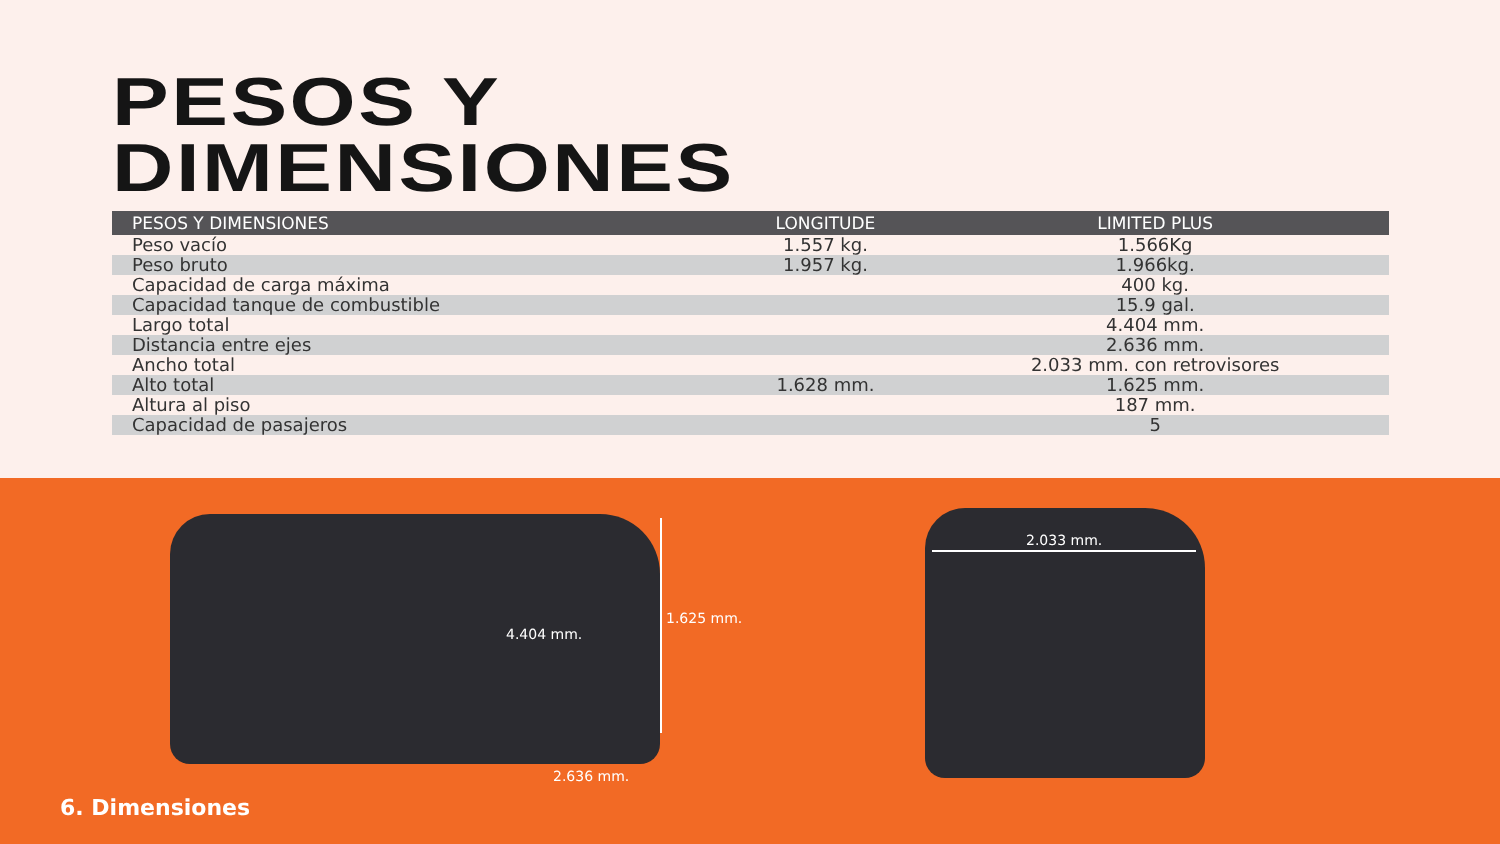PESOS Y
DIMENSIONES
| PESOS Y DIMENSIONES | LONGITUDE | LIMITED PLUS |
| --- | --- | --- |
| Peso vacío | 1.557 kg. | 1.566Kg |
| Peso bruto | 1.957 kg. | 1.966kg. |
| Capacidad de carga máxima | | 400 kg. |
| Capacidad tanque de combustible | | 15.9 gal. |
| Largo total | | 4.404 mm. |
| Distancia entre ejes | | 2.636 mm. |
| Ancho total | | 2.033 mm. con retrovisores |
| Alto total | 1.628 mm. | 1.625 mm. |
| Altura al piso | | 187 mm. |
| Capacidad de pasajeros | | 5 |
4.404 mm.
1.625 mm.
2.636 mm.
2.033 mm.
6. Dimensiones